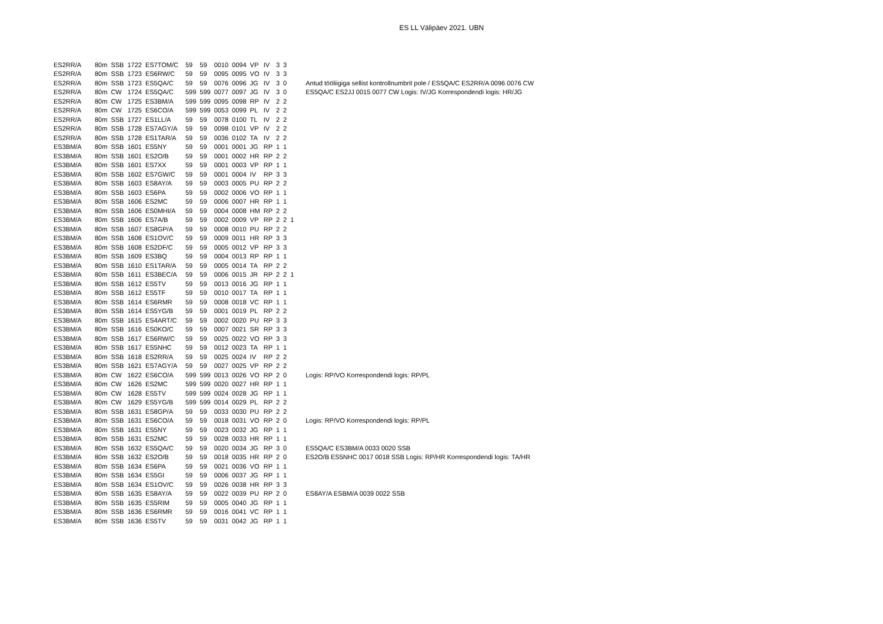ES LL Välipäev 2021. UBN
| ES2RR/A | 80m | SSB | 1722 | ES7TOM/C | 59 | 59 | 0010 | 0094 | VP | IV | 3 | 3 | | |
| ES2RR/A | 80m | SSB | 1723 | ES6RW/C | 59 | 59 | 0095 | 0095 | VO | IV | 3 | 3 | | |
| ES2RR/A | 80m | SSB | 1723 | ES5QA/C | 59 | 59 | 0076 | 0096 | JG | IV | 3 | 0 | | Antud tööliigiga sellist kontrollnumbrit pole / ES5QA/C ES2RR/A 0096 0076 CW |
| ES2RR/A | 80m | CW | 1724 | ES5QA/C | 599 | 599 | 0077 | 0097 | JG | IV | 3 | 0 | | ES5QA/C ES2JJ 0015 0077 CW Logis: IV/JG Korrespondendi logis: HR/JG |
| ES2RR/A | 80m | CW | 1725 | ES3BM/A | 599 | 599 | 0095 | 0098 | RP | IV | 2 | 2 | | |
| ES2RR/A | 80m | CW | 1725 | ES6CO/A | 599 | 599 | 0053 | 0099 | PL | IV | 2 | 2 | | |
| ES2RR/A | 80m | SSB | 1727 | ES1LL/A | 59 | 59 | 0078 | 0100 | TL | IV | 2 | 2 | | |
| ES2RR/A | 80m | SSB | 1728 | ES7AGY/A | 59 | 59 | 0098 | 0101 | VP | IV | 2 | 2 | | |
| ES2RR/A | 80m | SSB | 1728 | ES1TAR/A | 59 | 59 | 0036 | 0102 | TA | IV | 2 | 2 | | |
| ES3BM/A | 80m | SSB | 1601 | ES5NY | 59 | 59 | 0001 | 0001 | JG | RP | 1 | 1 | | |
| ES3BM/A | 80m | SSB | 1601 | ES2O/B | 59 | 59 | 0001 | 0002 | HR | RP | 2 | 2 | | |
| ES3BM/A | 80m | SSB | 1601 | ES7XX | 59 | 59 | 0001 | 0003 | VP | RP | 1 | 1 | | |
| ES3BM/A | 80m | SSB | 1602 | ES7GW/C | 59 | 59 | 0001 | 0004 | IV | RP | 3 | 3 | | |
| ES3BM/A | 80m | SSB | 1603 | ES8AY/A | 59 | 59 | 0003 | 0005 | PU | RP | 2 | 2 | | |
| ES3BM/A | 80m | SSB | 1603 | ES6PA | 59 | 59 | 0002 | 0006 | VO | RP | 1 | 1 | | |
| ES3BM/A | 80m | SSB | 1606 | ES2MC | 59 | 59 | 0006 | 0007 | HR | RP | 1 | 1 | | |
| ES3BM/A | 80m | SSB | 1606 | ES0MHI/A | 59 | 59 | 0004 | 0008 | HM | RP | 2 | 2 | | |
| ES3BM/A | 80m | SSB | 1606 | ES7A/B | 59 | 59 | 0002 | 0009 | VP | RP | 2 | 2 | 1 | |
| ES3BM/A | 80m | SSB | 1607 | ES8GP/A | 59 | 59 | 0008 | 0010 | PU | RP | 2 | 2 | | |
| ES3BM/A | 80m | SSB | 1608 | ES1OV/C | 59 | 59 | 0009 | 0011 | HR | RP | 3 | 3 | | |
| ES3BM/A | 80m | SSB | 1608 | ES2DF/C | 59 | 59 | 0005 | 0012 | VP | RP | 3 | 3 | | |
| ES3BM/A | 80m | SSB | 1609 | ES3BQ | 59 | 59 | 0004 | 0013 | RP | RP | 1 | 1 | | |
| ES3BM/A | 80m | SSB | 1610 | ES1TAR/A | 59 | 59 | 0005 | 0014 | TA | RP | 2 | 2 | | |
| ES3BM/A | 80m | SSB | 1611 | ES3BEC/A | 59 | 59 | 0006 | 0015 | JR | RP | 2 | 2 | 1 | |
| ES3BM/A | 80m | SSB | 1612 | ES5TV | 59 | 59 | 0013 | 0016 | JG | RP | 1 | 1 | | |
| ES3BM/A | 80m | SSB | 1612 | ES5TF | 59 | 59 | 0010 | 0017 | TA | RP | 1 | 1 | | |
| ES3BM/A | 80m | SSB | 1614 | ES6RMR | 59 | 59 | 0008 | 0018 | VC | RP | 1 | 1 | | |
| ES3BM/A | 80m | SSB | 1614 | ES5YG/B | 59 | 59 | 0001 | 0019 | PL | RP | 2 | 2 | | |
| ES3BM/A | 80m | SSB | 1615 | ES4ART/C | 59 | 59 | 0002 | 0020 | PU | RP | 3 | 3 | | |
| ES3BM/A | 80m | SSB | 1616 | ES0KO/C | 59 | 59 | 0007 | 0021 | SR | RP | 3 | 3 | | |
| ES3BM/A | 80m | SSB | 1617 | ES6RW/C | 59 | 59 | 0025 | 0022 | VO | RP | 3 | 3 | | |
| ES3BM/A | 80m | SSB | 1617 | ES5NHC | 59 | 59 | 0012 | 0023 | TA | RP | 1 | 1 | | |
| ES3BM/A | 80m | SSB | 1618 | ES2RR/A | 59 | 59 | 0025 | 0024 | IV | RP | 2 | 2 | | |
| ES3BM/A | 80m | SSB | 1621 | ES7AGY/A | 59 | 59 | 0027 | 0025 | VP | RP | 2 | 2 | | |
| ES3BM/A | 80m | CW | 1622 | ES6CO/A | 599 | 599 | 0013 | 0026 | VO | RP | 2 | 0 | | Logis: RP/VO Korrespondendi logis: RP/PL |
| ES3BM/A | 80m | CW | 1626 | ES2MC | 599 | 599 | 0020 | 0027 | HR | RP | 1 | 1 | | |
| ES3BM/A | 80m | CW | 1628 | ES5TV | 599 | 599 | 0024 | 0028 | JG | RP | 1 | 1 | | |
| ES3BM/A | 80m | CW | 1629 | ES5YG/B | 599 | 599 | 0014 | 0029 | PL | RP | 2 | 2 | | |
| ES3BM/A | 80m | SSB | 1631 | ES8GP/A | 59 | 59 | 0033 | 0030 | PU | RP | 2 | 2 | | |
| ES3BM/A | 80m | SSB | 1631 | ES6CO/A | 59 | 59 | 0018 | 0031 | VO | RP | 2 | 0 | | Logis: RP/VO Korrespondendi logis: RP/PL |
| ES3BM/A | 80m | SSB | 1631 | ES5NY | 59 | 59 | 0023 | 0032 | JG | RP | 1 | 1 | | |
| ES3BM/A | 80m | SSB | 1631 | ES2MC | 59 | 59 | 0028 | 0033 | HR | RP | 1 | 1 | | |
| ES3BM/A | 80m | SSB | 1632 | ES5QA/C | 59 | 59 | 0020 | 0034 | JG | RP | 3 | 0 | | ES5QA/C ES3BM/A 0033 0020 SSB |
| ES3BM/A | 80m | SSB | 1632 | ES2O/B | 59 | 59 | 0018 | 0035 | HR | RP | 2 | 0 | | ES2O/B ES5NHC 0017 0018 SSB Logis: RP/HR Korrespondendi logis: TA/HR |
| ES3BM/A | 80m | SSB | 1634 | ES6PA | 59 | 59 | 0021 | 0036 | VO | RP | 1 | 1 | | |
| ES3BM/A | 80m | SSB | 1634 | ES5GI | 59 | 59 | 0006 | 0037 | JG | RP | 1 | 1 | | |
| ES3BM/A | 80m | SSB | 1634 | ES1OV/C | 59 | 59 | 0026 | 0038 | HR | RP | 3 | 3 | | |
| ES3BM/A | 80m | SSB | 1635 | ES8AY/A | 59 | 59 | 0022 | 0039 | PU | RP | 2 | 0 | | ES8AY/A ESBM/A 0039 0022 SSB |
| ES3BM/A | 80m | SSB | 1635 | ES5RIM | 59 | 59 | 0005 | 0040 | JG | RP | 1 | 1 | | |
| ES3BM/A | 80m | SSB | 1636 | ES6RMR | 59 | 59 | 0016 | 0041 | VC | RP | 1 | 1 | | |
| ES3BM/A | 80m | SSB | 1636 | ES5TV | 59 | 59 | 0031 | 0042 | JG | RP | 1 | 1 | | |